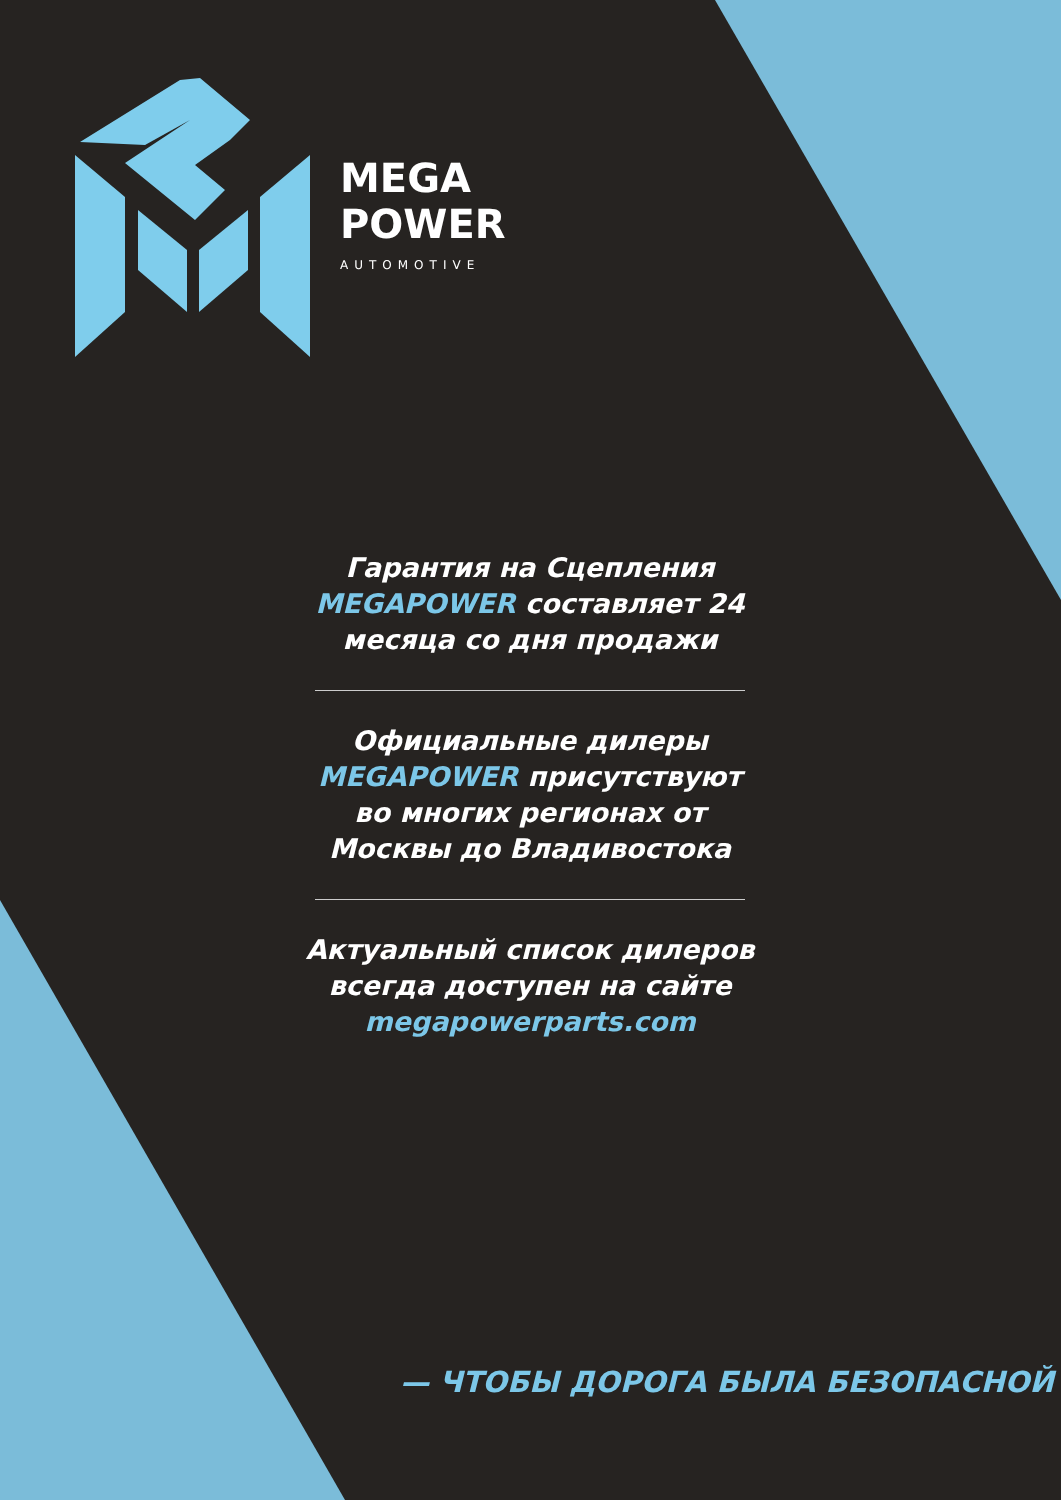MEGA
POWER
AUTOMOTIVE
Гарантия на Сцепления MEGAPOWER составляет 24 месяца со дня продажи
Официальные дилеры MEGAPOWER присутствуют во многих регионах от Москвы до Владивостока
Актуальный список дилеров всегда доступен на сайте megapowerparts.com
— ЧТОБЫ ДОРОГА БЫЛА БЕЗОПАСНОЙ